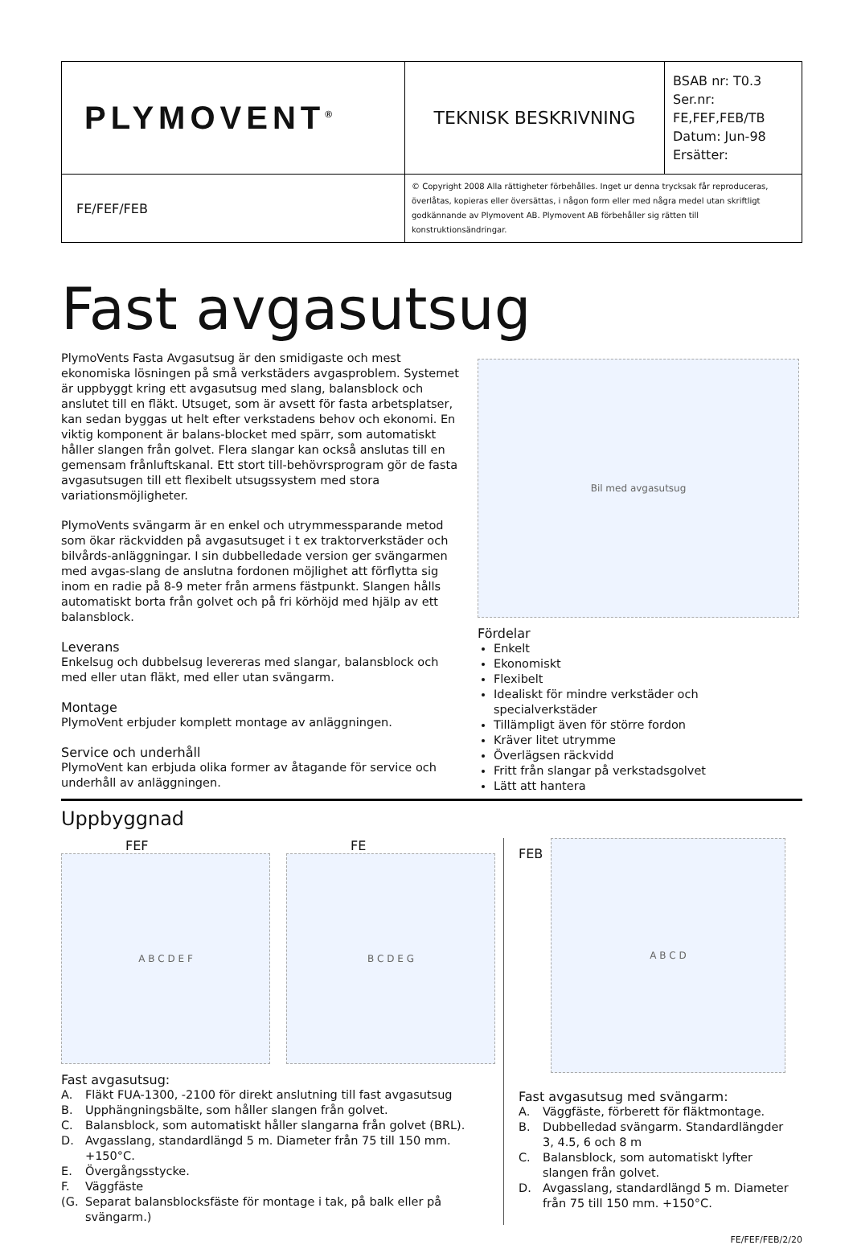| PLYMOVENT<sup>®</sup> | TEKNISK BESKRIVNING | BSAB nr: T0.3 Ser.nr: FE,FEF,FEB/TB Datum: Jun-98 Ersätter: |
| FE/FEF/FEB | © Copyright 2008 Alla rättigheter förbehålles. Inget ur denna trycksak får reproduceras, överlåtas, kopieras eller översättas, i någon form eller med några medel utan skriftligt godkännande av Plymovent AB. Plymovent AB förbehåller sig rätten till konstruktionsändringar. | |
Fast avgasutsug
PlymoVents Fasta Avgasutsug är den smidigaste och mest ekonomiska lösningen på små verkstäders avgasproblem. Systemet är uppbyggt kring ett avgasutsug med slang, balansblock och anslutet till en fläkt. Utsuget, som är avsett för fasta arbetsplatser, kan sedan byggas ut helt efter verkstadens behov och ekonomi. En viktig komponent är balans-blocket med spärr, som automatiskt håller slangen från golvet. Flera slangar kan också anslutas till en gemensam frånluftskanal. Ett stort till-behövrsprogram gör de fasta avgasutsugen till ett flexibelt utsugssystem med stora variationsmöjligheter.
PlymoVents svängarm är en enkel och utrymmessparande metod som ökar räckvidden på avgasutsuget i t ex traktorverkstäder och bilvårds-anläggningar. I sin dubbelledade version ger svängarmen med avgas-slang de anslutna fordonen möjlighet att förflytta sig inom en radie på 8-9 meter från armens fästpunkt. Slangen hålls automatiskt borta från golvet och på fri körhöjd med hjälp av ett balansblock.
Leverans
Enkelsug och dubbelsug levereras med slangar, balansblock och med eller utan fläkt, med eller utan svängarm.
Montage
PlymoVent erbjuder komplett montage av anläggningen.
Service och underhåll
PlymoVent kan erbjuda olika former av åtagande för service och underhåll av anläggningen.
Bil med avgasutsug
Fördelar
Enkelt
Ekonomiskt
Flexibelt
Idealiskt för mindre verkstäder och specialverkstäder
Tillämpligt även för större fordon
Kräver litet utrymme
Överlägsen räckvidd
Fritt från slangar på verkstadsgolvet
Lätt att hantera
Uppbyggnad
FEF
A B C D E F
FE
B C D E G
Fast avgasutsug:
A. Fläkt FUA-1300, -2100 för direkt anslutning till fast avgasutsug
B. Upphängningsbälte, som håller slangen från golvet.
C. Balansblock, som automatiskt håller slangarna från golvet (BRL).
D. Avgasslang, standardlängd 5 m. Diameter från 75 till 150 mm. +150°C.
E. Övergångsstycke.
F. Väggfäste
(G. Separat balansblocksfäste för montage i tak, på balk eller på svängarm.)
FEB
A B C D
Fast avgasutsug med svängarm:
A. Väggfäste, förberett för fläktmontage.
B. Dubbelledad svängarm. Standardlängder 3, 4.5, 6 och 8 m
C. Balansblock, som automatiskt lyfter slangen från golvet.
D. Avgasslang, standardlängd 5 m. Diameter från 75 till 150 mm. +150°C.
FE/FEF/FEB/2/20